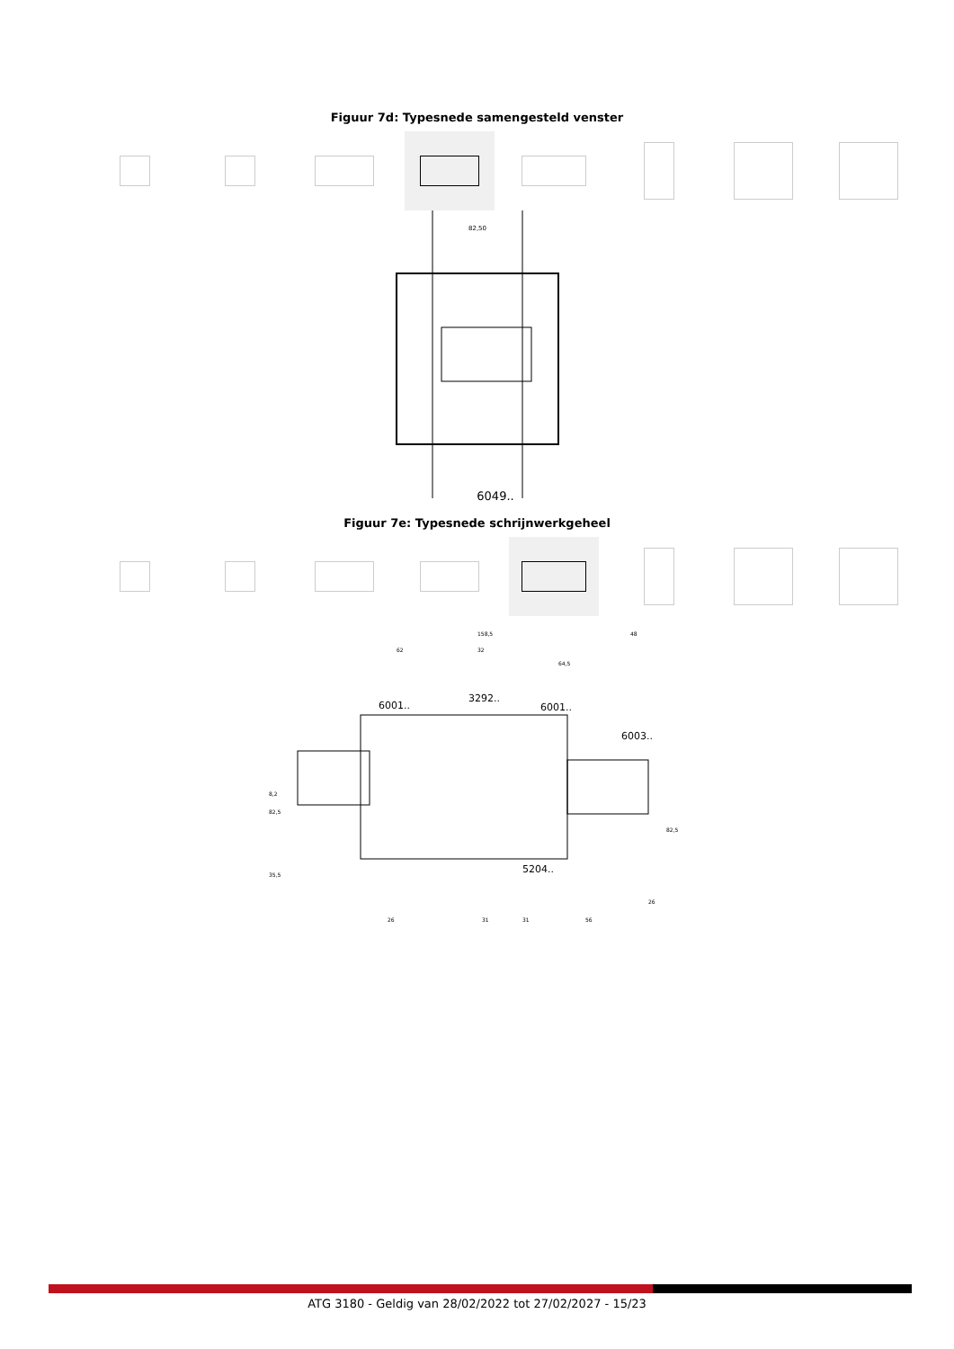Figuur 7d: Typesnede samengesteld venster
82,50
6049..
Figuur 7e: Typesnede schrijnwerkgeheel
158,5
62
32
64,5
48
3292..
6001..
6001..
6003..
8,2
82,5
35,5
82,5
5204..
26
31
31
56
26
ATG 3180 - Geldig van 28/02/2022 tot 27/02/2027 - 15/23